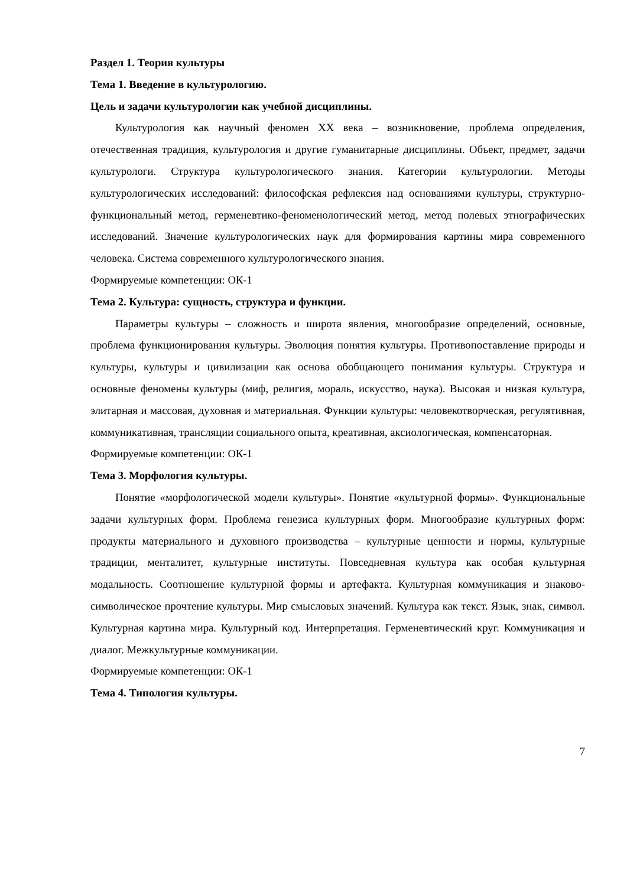Раздел 1. Теория культуры
Тема 1. Введение в культурологию.
Цель и задачи культурологии как учебной дисциплины.
Культурология как научный феномен XX века – возникновение, проблема определения, отечественная традиция, культурология и другие гуманитарные дисциплины. Объект, предмет, задачи культурологи. Структура культурологического знания. Категории культурологии. Методы культурологических исследований: философская рефлексия над основаниями культуры, структурно-функциональный метод, герменевтико-феноменологический метод, метод полевых этнографических исследований. Значение культурологических наук для формирования картины мира современного человека. Система современного культурологического знания.
Формируемые компетенции: ОК-1
Тема 2. Культура: сущность, структура и функции.
Параметры культуры – сложность и широта явления, многообразие определений, основные, проблема функционирования культуры. Эволюция понятия культуры. Противопоставление природы и культуры, культуры и цивилизации как основа обобщающего понимания культуры. Структура и основные феномены культуры (миф, религия, мораль, искусство, наука). Высокая и низкая культура, элитарная и массовая, духовная и материальная. Функции культуры: человекотворческая, регулятивная, коммуникативная, трансляции социального опыта, креативная, аксиологическая, компенсаторная.
Формируемые компетенции: ОК-1
Тема 3. Морфология культуры.
Понятие «морфологической модели культуры». Понятие «культурной формы». Функциональные задачи культурных форм. Проблема генезиса культурных форм. Многообразие культурных форм: продукты материального и духовного производства – культурные ценности и нормы, культурные традиции, менталитет, культурные институты. Повседневная культура как особая культурная модальность. Соотношение культурной формы и артефакта. Культурная коммуникация и знаково-символическое прочтение культуры. Мир смысловых значений. Культура как текст. Язык, знак, символ. Культурная картина мира. Культурный код. Интерпретация. Герменевтический круг. Коммуникация и диалог. Межкультурные коммуникации.
Формируемые компетенции: ОК-1
Тема 4. Типология культуры.
7